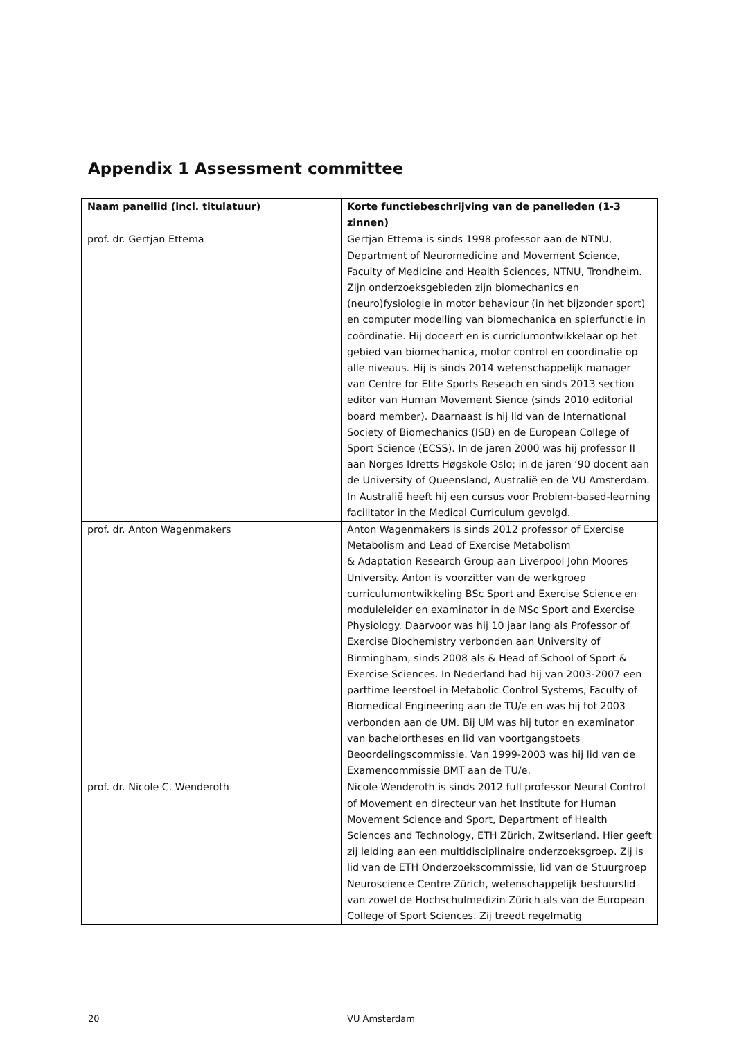Appendix 1 Assessment committee
| Naam panellid (incl. titulatuur) | Korte functiebeschrijving van de panelleden (1-3 zinnen) |
| --- | --- |
| prof. dr. Gertjan Ettema | Gertjan Ettema is sinds 1998 professor aan de NTNU, Department of Neuromedicine and Movement Science, Faculty of Medicine and Health Sciences, NTNU, Trondheim. Zijn onderzoeksgebieden zijn biomechanics en (neuro)fysiologie in motor behaviour (in het bijzonder sport) en computer modelling van biomechanica en spierfunctie in coördinatie. Hij doceert en is curriclumontwikkelaar op het gebied van biomechanica, motor control en coordinatie op alle niveaus. Hij is sinds 2014 wetenschappelijk manager van Centre for Elite Sports Reseach en sinds 2013 section editor van Human Movement Sience (sinds 2010 editorial board member). Daarnaast is hij lid van de International Society of Biomechanics (ISB) en de European College of Sport Science (ECSS). In de jaren 2000 was hij professor II aan Norges Idretts Høgskole Oslo; in de jaren ‘90 docent aan de University of Queensland, Australië en de VU Amsterdam. In Australië heeft hij een cursus voor Problem-based-learning facilitator in the Medical Curriculum gevolgd. |
| prof. dr. Anton Wagenmakers | Anton Wagenmakers is sinds 2012 professor of Exercise Metabolism and Lead of Exercise Metabolism & Adaptation Research Group aan Liverpool John Moores University. Anton is voorzitter van de werkgroep curriculumontwikkeling BSc Sport and Exercise Science en moduleleider en examinator in de MSc Sport and Exercise Physiology. Daarvoor was hij 10 jaar lang als Professor of Exercise Biochemistry verbonden aan University of Birmingham, sinds 2008 als & Head of School of Sport & Exercise Sciences. In Nederland had hij van 2003-2007 een parttime leerstoel in Metabolic Control Systems, Faculty of Biomedical Engineering aan de TU/e en was hij tot 2003 verbonden aan de UM. Bij UM was hij tutor en examinator van bachelortheses en lid van voortgangstoets Beoordelingscommissie. Van 1999-2003 was hij lid van de Examencommissie BMT aan de TU/e. |
| prof. dr. Nicole C. Wenderoth | Nicole Wenderoth is sinds 2012 full professor Neural Control of Movement en directeur van het Institute for Human Movement Science and Sport, Department of Health Sciences and Technology, ETH Zürich, Zwitserland. Hier geeft zij leiding aan een multidisciplinaire onderzoeksgroep. Zij is lid van de ETH Onderzoekscommissie, lid van de Stuurgroep Neuroscience Centre Zürich, wetenschappelijk bestuurslid van zowel de Hochschulmedizin Zürich als van de European College of Sport Sciences. Zij treedt regelmatig |
20 VU Amsterdam